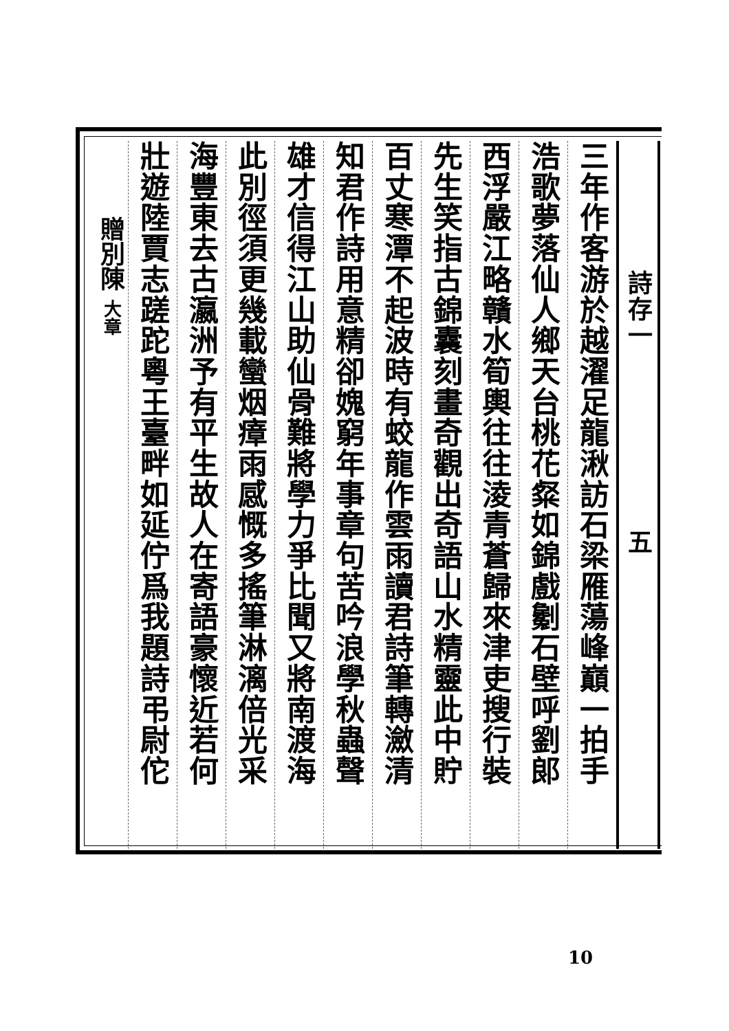詩存一　　　　　　　五
三年作客游於越濯足龍湫訪石梁雁蕩峰巔一拍手
浩歌夢落仙人鄉天台桃花粲如錦戲劖石壁呼劉郎
西浮嚴江略贛水筍輿往往淩青蒼歸來津吏搜行裝
先生笑指古錦囊刻畫奇觀出奇語山水精靈此中貯
百丈寒潭不起波時有蛟龍作雲雨讀君詩筆轉瀲清
知君作詩用意精卻媿窮年事章句苦吟浪學秋蟲聲
雄才信得江山助仙骨難將學力爭比聞又將南渡海
此別徑須更幾載蠻烟瘴雨感慨多搖筆淋漓倍光采
海豐東去古瀛洲予有平生故人在寄語豪懷近若何
壯遊陸賈志蹉跎粵王臺畔如延佇爲我題詩弔尉佗
贈別陳 大章
10